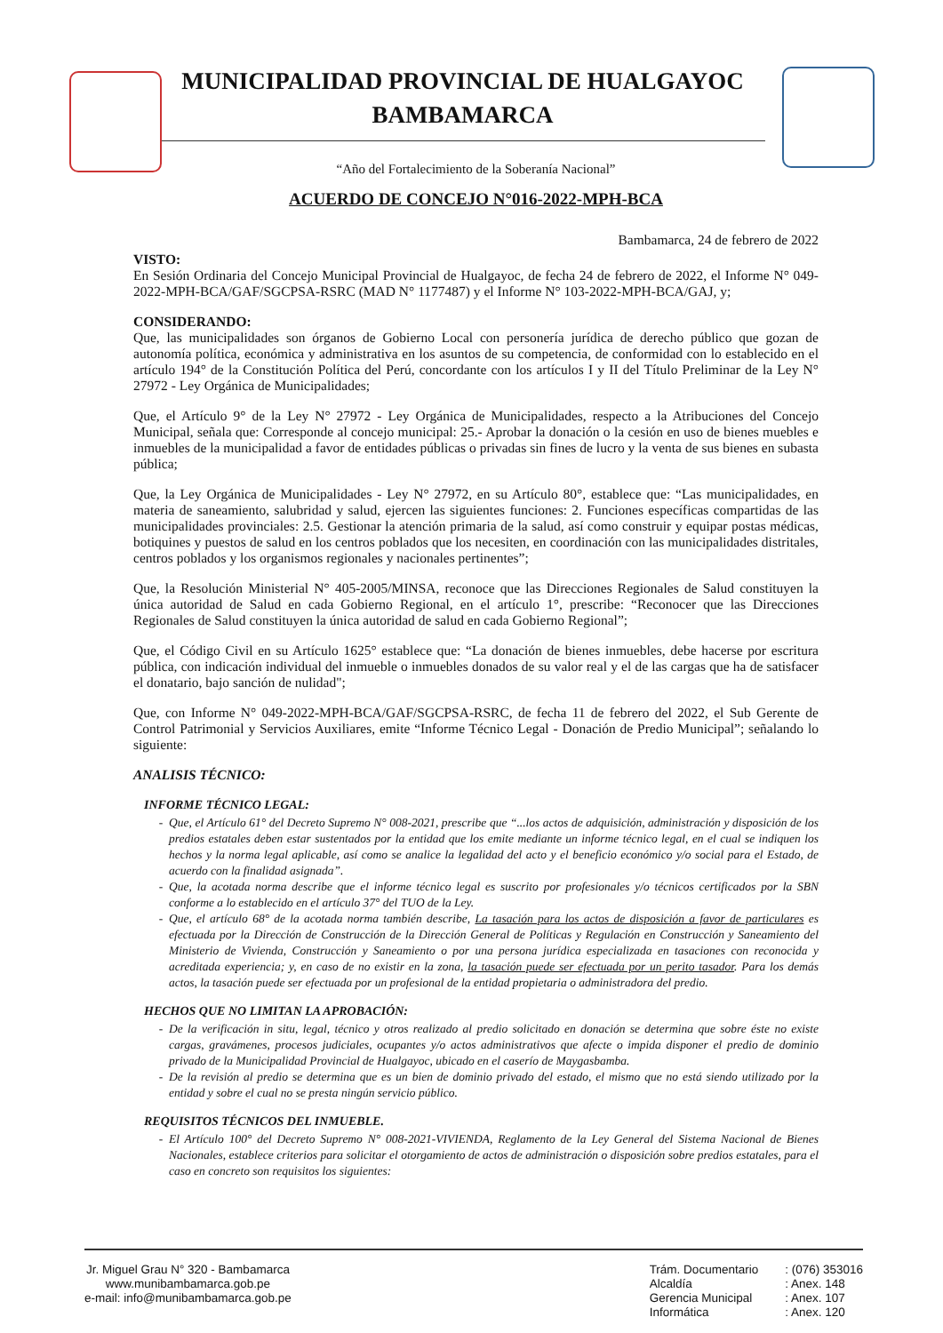MUNICIPALIDAD PROVINCIAL DE HUALGAYOC
BAMBAMARCA
“Año del Fortalecimiento de la Soberanía Nacional”
ACUERDO DE CONCEJO N°016-2022-MPH-BCA
Bambamarca, 24 de febrero de 2022
VISTO:
En Sesión Ordinaria del Concejo Municipal Provincial de Hualgayoc, de fecha 24 de febrero de 2022, el Informe N° 049-2022-MPH-BCA/GAF/SGCPSA-RSRC (MAD N° 1177487) y el Informe N° 103-2022-MPH-BCA/GAJ, y;
CONSIDERANDO:
Que, las municipalidades son órganos de Gobierno Local con personería jurídica de derecho público que gozan de autonomía política, económica y administrativa en los asuntos de su competencia, de conformidad con lo establecido en el artículo 194° de la Constitución Política del Perú, concordante con los artículos I y II del Título Preliminar de la Ley N° 27972 - Ley Orgánica de Municipalidades;
Que, el Artículo 9° de la Ley N° 27972 - Ley Orgánica de Municipalidades, respecto a la Atribuciones del Concejo Municipal, señala que: Corresponde al concejo municipal: 25.- Aprobar la donación o la cesión en uso de bienes muebles e inmuebles de la municipalidad a favor de entidades públicas o privadas sin fines de lucro y la venta de sus bienes en subasta pública;
Que, la Ley Orgánica de Municipalidades - Ley N° 27972, en su Artículo 80°, establece que: “Las municipalidades, en materia de saneamiento, salubridad y salud, ejercen las siguientes funciones: 2. Funciones específicas compartidas de las municipalidades provinciales: 2.5. Gestionar la atención primaria de la salud, así como construir y equipar postas médicas, botiquines y puestos de salud en los centros poblados que los necesiten, en coordinación con las municipalidades distritales, centros poblados y los organismos regionales y nacionales pertinentes”;
Que, la Resolución Ministerial N° 405-2005/MINSA, reconoce que las Direcciones Regionales de Salud constituyen la única autoridad de Salud en cada Gobierno Regional, en el artículo 1°, prescribe: “Reconocer que las Direcciones Regionales de Salud constituyen la única autoridad de salud en cada Gobierno Regional”;
Que, el Código Civil en su Artículo 1625° establece que: “La donación de bienes inmuebles, debe hacerse por escritura pública, con indicación individual del inmueble o inmuebles donados de su valor real y el de las cargas que ha de satisfacer el donatario, bajo sanción de nulidad";
Que, con Informe N° 049-2022-MPH-BCA/GAF/SGCPSA-RSRC, de fecha 11 de febrero del 2022, el Sub Gerente de Control Patrimonial y Servicios Auxiliares, emite “Informe Técnico Legal - Donación de Predio Municipal”; señalando lo siguiente:
ANALISIS TÉCNICO:
INFORME TÉCNICO LEGAL:
Que, el Artículo 61° del Decreto Supremo N° 008-2021, prescribe que “...los actos de adquisición, administración y disposición de los predios estatales deben estar sustentados por la entidad que los emite mediante un informe técnico legal, en el cual se indiquen los hechos y la norma legal aplicable, así como se analice la legalidad del acto y el beneficio económico y/o social para el Estado, de acuerdo con la finalidad asignada”.
Que, la acotada norma describe que el informe técnico legal es suscrito por profesionales y/o técnicos certificados por la SBN conforme a lo establecido en el artículo 37° del TUO de la Ley.
Que, el artículo 68° de la acotada norma también describe, La tasación para los actos de disposición a favor de particulares es efectuada por la Dirección de Construcción de la Dirección General de Políticas y Regulación en Construcción y Saneamiento del Ministerio de Vivienda, Construcción y Saneamiento o por una persona jurídica especializada en tasaciones con reconocida y acreditada experiencia; y, en caso de no existir en la zona, la tasación puede ser efectuada por un perito tasador. Para los demás actos, la tasación puede ser efectuada por un profesional de la entidad propietaria o administradora del predio.
HECHOS QUE NO LIMITAN LA APROBACIÓN:
De la verificación in situ, legal, técnico y otros realizado al predio solicitado en donación se determina que sobre éste no existe cargas, gravámenes, procesos judiciales, ocupantes y/o actos administrativos que afecte o impida disponer el predio de dominio privado de la Municipalidad Provincial de Hualgayoc, ubicado en el caserío de Maygasbamba.
De la revisión al predio se determina que es un bien de dominio privado del estado, el mismo que no está siendo utilizado por la entidad y sobre el cual no se presta ningún servicio público.
REQUISITOS TÉCNICOS DEL INMUEBLE.
El Artículo 100° del Decreto Supremo N° 008-2021-VIVIENDA, Reglamento de la Ley General del Sistema Nacional de Bienes Nacionales, establece criterios para solicitar el otorgamiento de actos de administración o disposición sobre predios estatales, para el caso en concreto son requisitos los siguientes:
Jr. Miguel Grau N° 320 - Bambamarca
www.munibambamarca.gob.pe
e-mail: info@munibambamarca.gob.pe
Trám. Documentario
Alcaldía
Gerencia Municipal
Informática
: (076) 353016
: Anex. 148
: Anex. 107
: Anex. 120